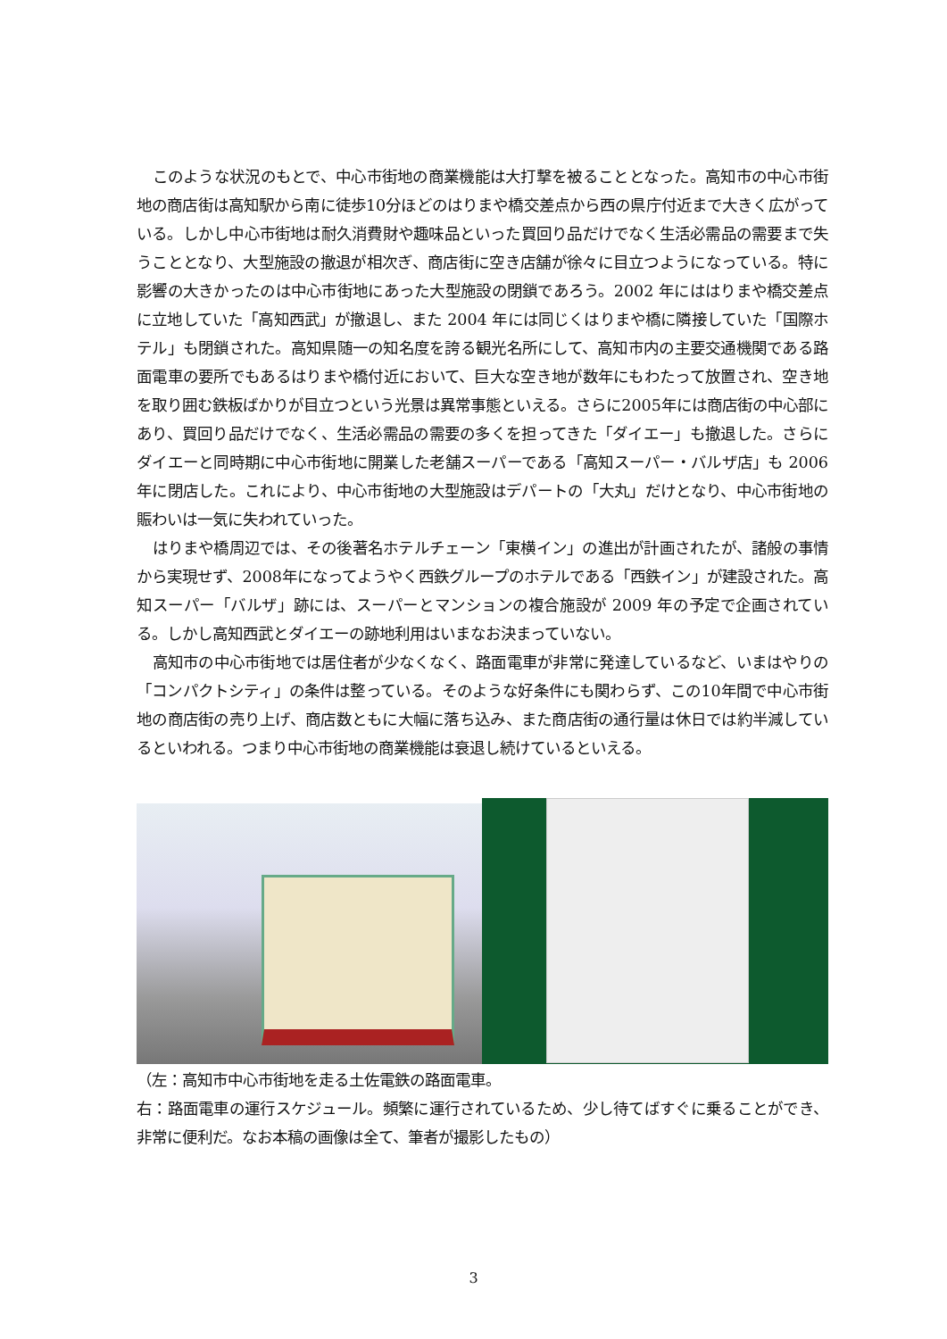このような状況のもとで、中心市街地の商業機能は大打撃を被ることとなった。高知市の中心市街地の商店街は高知駅から南に徒歩10分ほどのはりまや橋交差点から西の県庁付近まで大きく広がっている。しかし中心市街地は耐久消費財や趣味品といった買回り品だけでなく生活必需品の需要まで失うこととなり、大型施設の撤退が相次ぎ、商店街に空き店舗が徐々に目立つようになっている。特に影響の大きかったのは中心市街地にあった大型施設の閉鎖であろう。2002 年にははりまや橋交差点に立地していた「高知西武」が撤退し、また 2004 年には同じくはりまや橋に隣接していた「国際ホテル」も閉鎖された。高知県随一の知名度を誇る観光名所にして、高知市内の主要交通機関である路面電車の要所でもあるはりまや橋付近において、巨大な空き地が数年にもわたって放置され、空き地を取り囲む鉄板ばかりが目立つという光景は異常事態といえる。さらに2005年には商店街の中心部にあり、買回り品だけでなく、生活必需品の需要の多くを担ってきた「ダイエー」も撤退した。さらにダイエーと同時期に中心市街地に開業した老舗スーパーである「高知スーパー・バルザ店」も 2006 年に閉店した。これにより、中心市街地の大型施設はデパートの「大丸」だけとなり、中心市街地の賑わいは一気に失われていった。
はりまや橋周辺では、その後著名ホテルチェーン「東横イン」の進出が計画されたが、諸般の事情から実現せず、2008年になってようやく西鉄グループのホテルである「西鉄イン」が建設された。高知スーパー「バルザ」跡には、スーパーとマンションの複合施設が 2009 年の予定で企画されている。しかし高知西武とダイエーの跡地利用はいまなお決まっていない。
高知市の中心市街地では居住者が少なくなく、路面電車が非常に発達しているなど、いまはやりの「コンパクトシティ」の条件は整っている。そのような好条件にも関わらず、この10年間で中心市街地の商店街の売り上げ、商店数ともに大幅に落ち込み、また商店街の通行量は休日では約半減しているといわれる。つまり中心市街地の商業機能は衰退し続けているといえる。
（左：高知市中心市街地を走る土佐電鉄の路面電車。
右：路面電車の運行スケジュール。頻繁に運行されているため、少し待てばすぐに乗ることができ、非常に便利だ。なお本稿の画像は全て、筆者が撮影したもの）
3